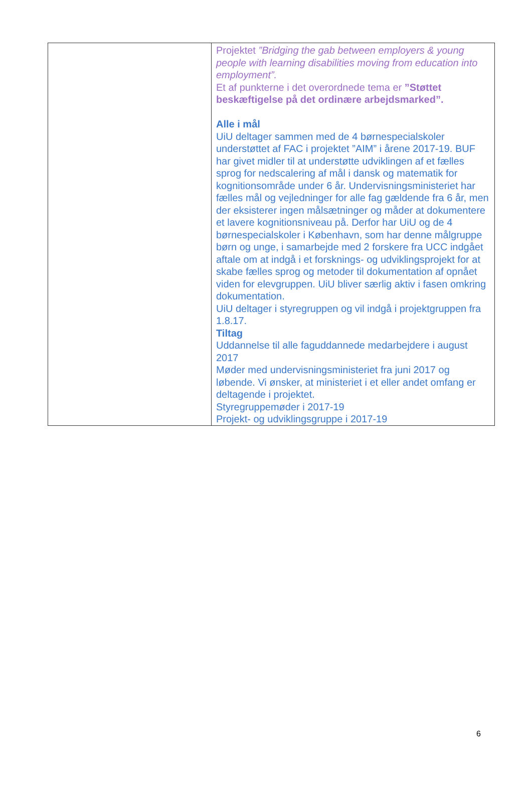| | Projektet ”Bridging the gab between employers & young people with learning disabilities moving from education into employment”. Et af punkterne i det overordnede tema er ”Støttet beskæftigelse på det ordinære arbejdsmarked”. Alle i mål UiU deltager sammen med de 4 børnespecialskoler understøttet af FAC i projektet ”AIM” i årene 2017-19. BUF har givet midler til at understøtte udviklingen af et fælles sprog for nedscalering af mål i dansk og matematik for kognitionsområde under 6 år. Undervisningsministeriet har fælles mål og vejledninger for alle fag gældende fra 6 år, men der eksisterer ingen målsætninger og måder at dokumentere et lavere kognitionsniveau på. Derfor har UiU og de 4 børnespecialskoler i København, som har denne målgruppe børn og unge, i samarbejde med 2 forskere fra UCC indgået aftale om at indgå i et forsknings- og udviklingsprojekt for at skabe fælles sprog og metoder til dokumentation af opnået viden for elevgruppen. UiU bliver særlig aktiv i fasen omkring dokumentation. UiU deltager i styregruppen og vil indgå i projektgruppen fra 1.8.17. Tiltag Uddannelse til alle faguddannede medarbejdere i august 2017 Møder med undervisningsministeriet fra juni 2017 og løbende. Vi ønsker, at ministeriet i et eller andet omfang er deltagende i projektet. Styregruppemøder i 2017-19 Projekt- og udviklingsgruppe i 2017-19 |
6